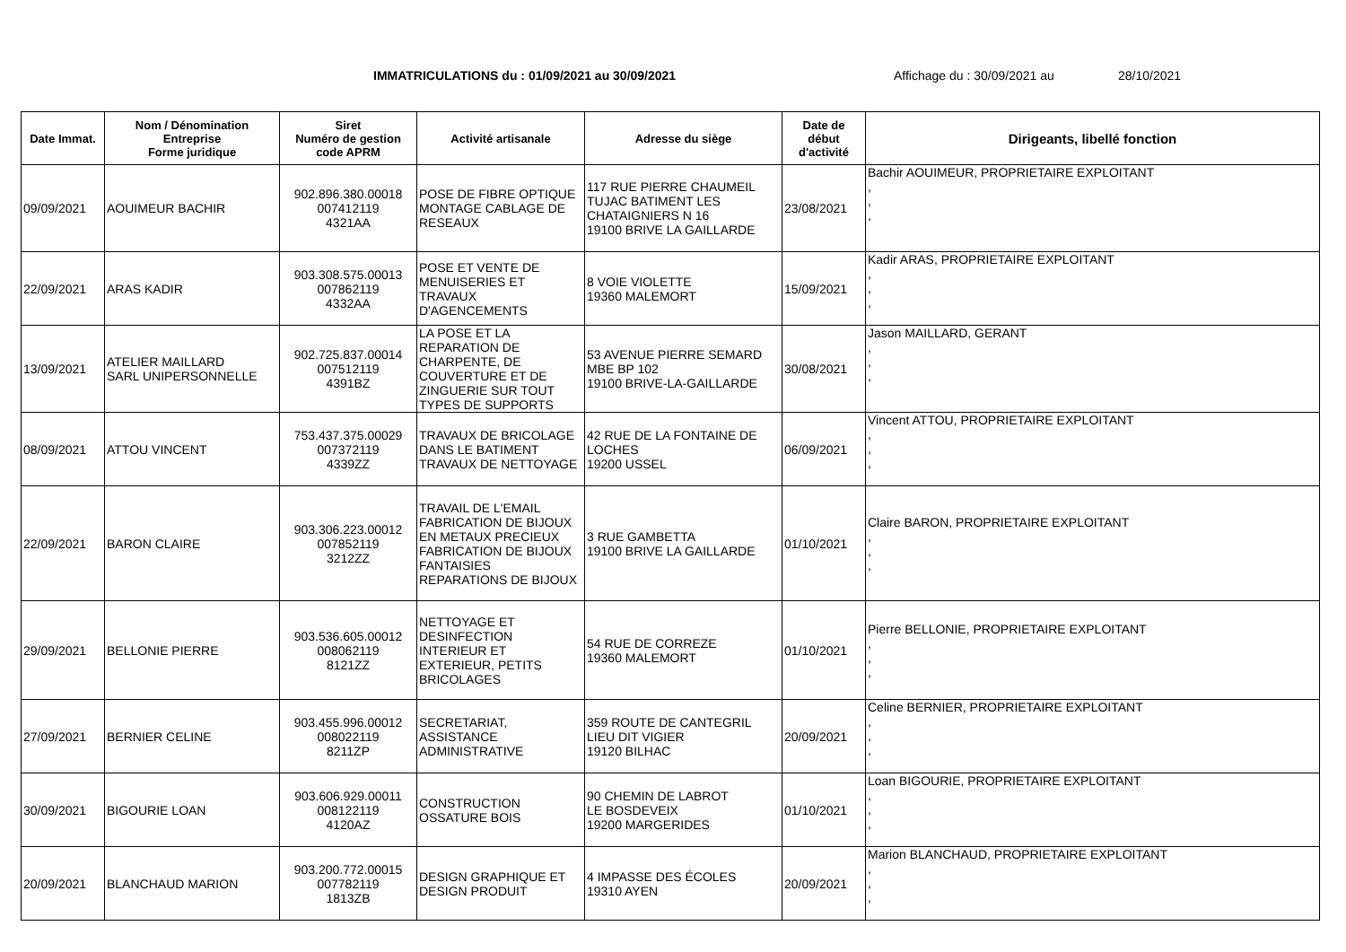IMMATRICULATIONS du : 01/09/2021 au 30/09/2021 Affichage du : 30/09/2021 au 28/10/2021
| Date Immat. | Nom / Dénomination Entreprise Forme juridique | Siret Numéro de gestion code APRM | Activité artisanale | Adresse du siège | Date de début d'activité | Dirigeants, libellé fonction |
| --- | --- | --- | --- | --- | --- | --- |
| 09/09/2021 | AOUIMEUR BACHIR | 902.896.380.00018 007412119 4321AA | POSE DE FIBRE OPTIQUE MONTAGE CABLAGE DE RESEAUX | 117 RUE PIERRE CHAUMEIL TUJAC BATIMENT LES CHATAIGNIERS N 16 19100 BRIVE LA GAILLARDE | 23/08/2021 | Bachir AOUIMEUR, PROPRIETAIRE EXPLOITANT , , , |
| 22/09/2021 | ARAS KADIR | 903.308.575.00013 007862119 4332AA | POSE ET VENTE DE MENUISERIES ET TRAVAUX D'AGENCEMENTS | 8 VOIE VIOLETTE 19360 MALEMORT | 15/09/2021 | Kadir ARAS, PROPRIETAIRE EXPLOITANT , , , |
| 13/09/2021 | ATELIER MAILLARD SARL UNIPERSONNELLE | 902.725.837.00014 007512119 4391BZ | LA POSE ET LA REPARATION DE CHARPENTE, DE COUVERTURE ET DE ZINGUERIE SUR TOUT TYPES DE SUPPORTS | 53 AVENUE PIERRE SEMARD MBE BP 102 19100 BRIVE-LA-GAILLARDE | 30/08/2021 | Jason MAILLARD, GERANT , , , |
| 08/09/2021 | ATTOU VINCENT | 753.437.375.00029 007372119 4339ZZ | TRAVAUX DE BRICOLAGE DANS LE BATIMENT TRAVAUX DE NETTOYAGE | 42 RUE DE LA FONTAINE DE LOCHES 19200 USSEL | 06/09/2021 | Vincent ATTOU, PROPRIETAIRE EXPLOITANT , , , |
| 22/09/2021 | BARON CLAIRE | 903.306.223.00012 007852119 3212ZZ | TRAVAIL DE L'EMAIL FABRICATION DE BIJOUX EN METAUX PRECIEUX FABRICATION DE BIJOUX FANTAISIES REPARATIONS DE BIJOUX | 3 RUE GAMBETTA 19100 BRIVE LA GAILLARDE | 01/10/2021 | Claire BARON, PROPRIETAIRE EXPLOITANT , , , |
| 29/09/2021 | BELLONIE PIERRE | 903.536.605.00012 008062119 8121ZZ | NETTOYAGE ET DESINFECTION INTERIEUR ET EXTERIEUR, PETITS BRICOLAGES | 54 RUE DE CORREZE 19360 MALEMORT | 01/10/2021 | Pierre BELLONIE, PROPRIETAIRE EXPLOITANT , , , |
| 27/09/2021 | BERNIER CELINE | 903.455.996.00012 008022119 8211ZP | SECRETARIAT, ASSISTANCE ADMINISTRATIVE | 359 ROUTE DE CANTEGRIL LIEU DIT VIGIER 19120 BILHAC | 20/09/2021 | Celine BERNIER, PROPRIETAIRE EXPLOITANT , , , |
| 30/09/2021 | BIGOURIE LOAN | 903.606.929.00011 008122119 4120AZ | CONSTRUCTION OSSATURE BOIS | 90 CHEMIN DE LABROT LE BOSDEVEIX 19200 MARGERIDES | 01/10/2021 | Loan BIGOURIE, PROPRIETAIRE EXPLOITANT , , , |
| 20/09/2021 | BLANCHAUD MARION | 903.200.772.00015 007782119 1813ZB | DESIGN GRAPHIQUE ET DESIGN PRODUIT | 4 IMPASSE DES ÉCOLES 19310 AYEN | 20/09/2021 | Marion BLANCHAUD, PROPRIETAIRE EXPLOITANT , , , |